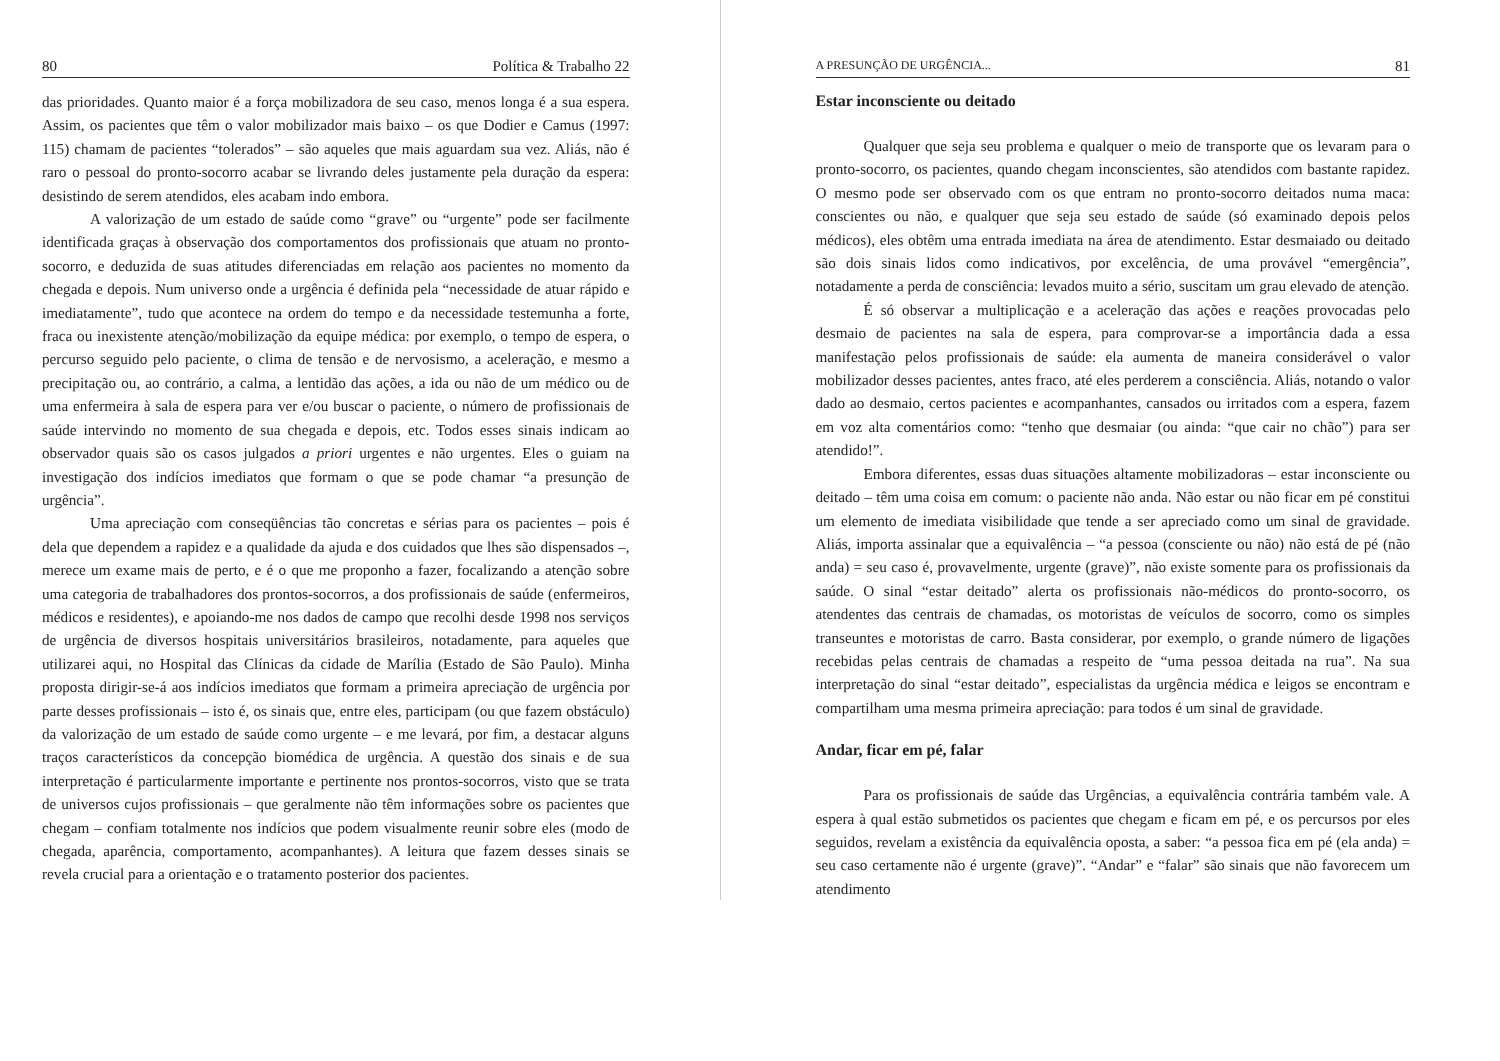80 Política & Trabalho 22
das prioridades. Quanto maior é a força mobilizadora de seu caso, menos longa é a sua espera. Assim, os pacientes que têm o valor mobilizador mais baixo – os que Dodier e Camus (1997: 115) chamam de pacientes “tolerados” – são aqueles que mais aguardam sua vez. Aliás, não é raro o pessoal do pronto-socorro acabar se livrando deles justamente pela duração da espera: desistindo de serem atendidos, eles acabam indo embora.
A valorização de um estado de saúde como “grave” ou “urgente” pode ser facilmente identificada graças à observação dos comportamentos dos profissionais que atuam no pronto-socorro, e deduzida de suas atitudes diferenciadas em relação aos pacientes no momento da chegada e depois. Num universo onde a urgência é definida pela “necessidade de atuar rápido e imediatamente”, tudo que acontece na ordem do tempo e da necessidade testemunha a forte, fraca ou inexistente atenção/mobilização da equipe médica: por exemplo, o tempo de espera, o percurso seguido pelo paciente, o clima de tensão e de nervosismo, a aceleração, e mesmo a precipitação ou, ao contrário, a calma, a lentidão das ações, a ida ou não de um médico ou de uma enfermeira à sala de espera para ver e/ou buscar o paciente, o número de profissionais de saúde intervindo no momento de sua chegada e depois, etc. Todos esses sinais indicam ao observador quais são os casos julgados a priori urgentes e não urgentes. Eles o guiam na investigação dos indícios imediatos que formam o que se pode chamar “a presunção de urgência”.
Uma apreciação com conseqüências tão concretas e sérias para os pacientes – pois é dela que dependem a rapidez e a qualidade da ajuda e dos cuidados que lhes são dispensados –, merece um exame mais de perto, e é o que me proponho a fazer, focalizando a atenção sobre uma categoria de trabalhadores dos prontos-socorros, a dos profissionais de saúde (enfermeiros, médicos e residentes), e apoiando-me nos dados de campo que recolhi desde 1998 nos serviços de urgência de diversos hospitais universitários brasileiros, notadamente, para aqueles que utilizarei aqui, no Hospital das Clínicas da cidade de Marília (Estado de São Paulo). Minha proposta dirigir-se-á aos indícios imediatos que formam a primeira apreciação de urgência por parte desses profissionais – isto é, os sinais que, entre eles, participam (ou que fazem obstáculo) da valorização de um estado de saúde como urgente – e me levará, por fim, a destacar alguns traços característicos da concepção biomédica de urgência. A questão dos sinais e de sua interpretação é particularmente importante e pertinente nos prontos-socorros, visto que se trata de universos cujos profissionais – que geralmente não têm informações sobre os pacientes que chegam – confiam totalmente nos indícios que podem visualmente reunir sobre eles (modo de chegada, aparência, comportamento, acompanhantes). A leitura que fazem desses sinais se revela crucial para a orientação e o tratamento posterior dos pacientes.
A PRESUNÇÃO DE URGÊNCIA... 81
Estar inconsciente ou deitado
Qualquer que seja seu problema e qualquer o meio de transporte que os levaram para o pronto-socorro, os pacientes, quando chegam inconscientes, são atendidos com bastante rapidez. O mesmo pode ser observado com os que entram no pronto-socorro deitados numa maca: conscientes ou não, e qualquer que seja seu estado de saúde (só examinado depois pelos médicos), eles obtêm uma entrada imediata na área de atendimento. Estar desmaiado ou deitado são dois sinais lidos como indicativos, por excelência, de uma provável “emergência”, notadamente a perda de consciência: levados muito a sério, suscitam um grau elevado de atenção.
É só observar a multiplicação e a aceleração das ações e reações provocadas pelo desmaio de pacientes na sala de espera, para comprovar-se a importância dada a essa manifestação pelos profissionais de saúde: ela aumenta de maneira considerável o valor mobilizador desses pacientes, antes fraco, até eles perderem a consciência. Aliás, notando o valor dado ao desmaio, certos pacientes e acompanhantes, cansados ou irritados com a espera, fazem em voz alta comentários como: “tenho que desmaiar (ou ainda: “que cair no chão”) para ser atendido!”.
Embora diferentes, essas duas situações altamente mobilizadoras – estar inconsciente ou deitado – têm uma coisa em comum: o paciente não anda. Não estar ou não ficar em pé constitui um elemento de imediata visibilidade que tende a ser apreciado como um sinal de gravidade. Aliás, importa assinalar que a equivalência – “a pessoa (consciente ou não) não está de pé (não anda) = seu caso é, provavelmente, urgente (grave)”, não existe somente para os profissionais da saúde. O sinal “estar deitado” alerta os profissionais não-médicos do pronto-socorro, os atendentes das centrais de chamadas, os motoristas de veículos de socorro, como os simples transeuntes e motoristas de carro. Basta considerar, por exemplo, o grande número de ligações recebidas pelas centrais de chamadas a respeito de “uma pessoa deitada na rua”. Na sua interpretação do sinal “estar deitado”, especialistas da urgência médica e leigos se encontram e compartilham uma mesma primeira apreciação: para todos é um sinal de gravidade.
Andar, ficar em pé, falar
Para os profissionais de saúde das Urgências, a equivalência contrária também vale. A espera à qual estão submetidos os pacientes que chegam e ficam em pé, e os percursos por eles seguidos, revelam a existência da equivalência oposta, a saber: “a pessoa fica em pé (ela anda) = seu caso certamente não é urgente (grave)”. “Andar” e “falar” são sinais que não favorecem um atendimento